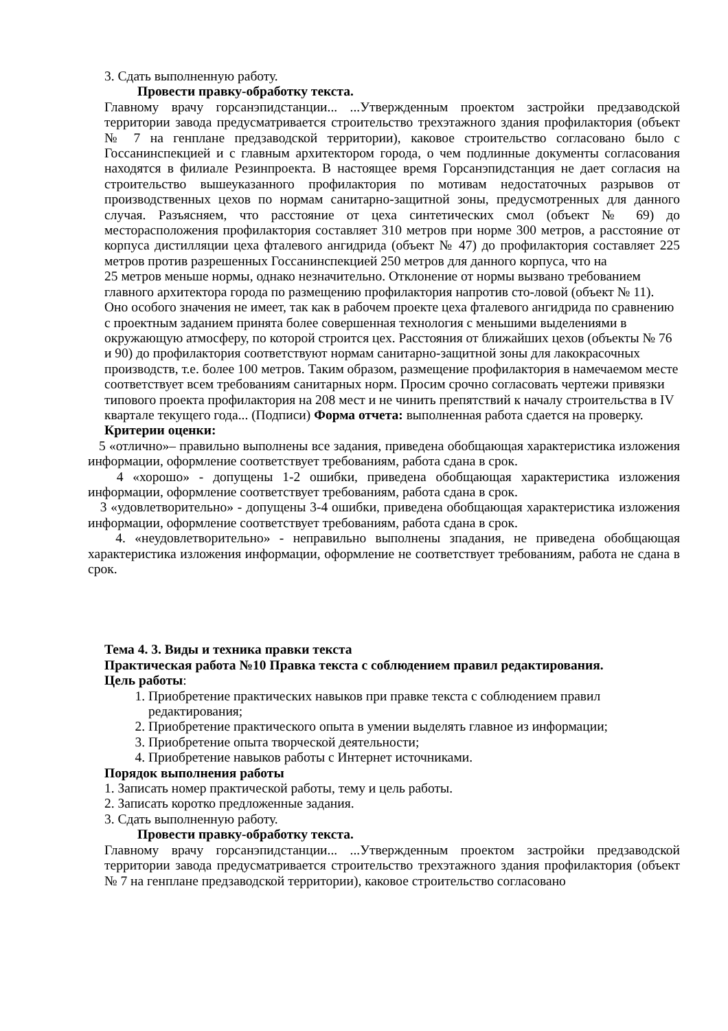3. Сдать выполненную работу.
Провести правку-обработку текста.
Главному врачу горсанэпидстанции... ...Утвержденным проектом застройки предзаводской территории завода предусматривается строительство трехэтажного здания профилактория (объект № 7 на генплане предзаводской территории), каковое строительство согласовано было с Госсанинспекцией и с главным архитектором города, о чем подлинные документы согласования находятся в филиале Резинпроекта. В настоящее время Горсанэпидстанция не дает согласия на строительство вышеуказанного профилактория по мотивам недостаточных разрывов от производственных цехов по нормам санитарно-защитной зоны, предусмотренных для данного случая. Разъясняем, что расстояние от цеха синтетических смол (объект № 69) до месторасположения профилактория составляет 310 метров при норме 300 метров, а расстояние от корпуса дистилляции цеха фталевого ангидрида (объект № 47) до профилактория составляет 225 метров против разрешенных Госсанинспекцией 250 метров для данного корпуса, что на
25 метров меньше нормы, однако незначительно. Отклонение от нормы вызвано требованием главного архитектора города по размещению профилактория напротив сто-ловой (объект № 11). Оно особого значения не имеет, так как в рабочем проекте цеха фталевого ангидрида по сравнению с проектным заданием принята более совершенная технология с меньшими выделениями в окружающую атмосферу, по которой строится цех. Расстояния от ближайших цехов (объекты № 76 и 90) до профилактория соответствуют нормам санитарно-защитной зоны для лакокрасочных производств, т.е. более 100 метров. Таким образом, размещение профилактория в намечаемом месте соответствует всем требованиям санитарных норм. Просим срочно согласовать чертежи привязки типового проекта профилактория на 208 мест и не чинить препятствий к началу строительства в IV квартале текущего года... (Подписи) Форма отчета: выполненная работа сдается на проверку.
Критерии оценки:
5 «отлично»– правильно выполнены все задания, приведена обобщающая характеристика изложения информации, оформление соответствует требованиям, работа сдана в срок.
4 «хорошо» - допущены 1-2 ошибки, приведена обобщающая характеристика изложения информации, оформление соответствует требованиям, работа сдана в срок.
3 «удовлетворительно» - допущены 3-4 ошибки, приведена обобщающая характеристика изложения информации, оформление соответствует требованиям, работа сдана в срок.
4. «неудовлетворительно» - неправильно выполнены зпадания, не приведена обобщающая характеристика изложения информации, оформление не соответствует требованиям, работа не сдана в срок.
Тема 4. 3. Виды и техника правки текста
Практическая работа №10 Правка текста с соблюдением правил редактирования.
Цель работы:
1. Приобретение практических навыков при правке текста с соблюдением правил редактирования;
2. Приобретение практического опыта в умении выделять главное из информации;
3. Приобретение опыта творческой деятельности;
4. Приобретение навыков работы с Интернет источниками.
Порядок выполнения работы
1. Записать номер практической работы, тему и цель работы.
2. Записать коротко предложенные задания.
3. Сдать выполненную работу.
Провести правку-обработку текста.
Главному врачу горсанэпидстанции... ...Утвержденным проектом застройки предзаводской территории завода предусматривается строительство трехэтажного здания профилактория (объект № 7 на генплане предзаводской территории), каковое строительство согласовано